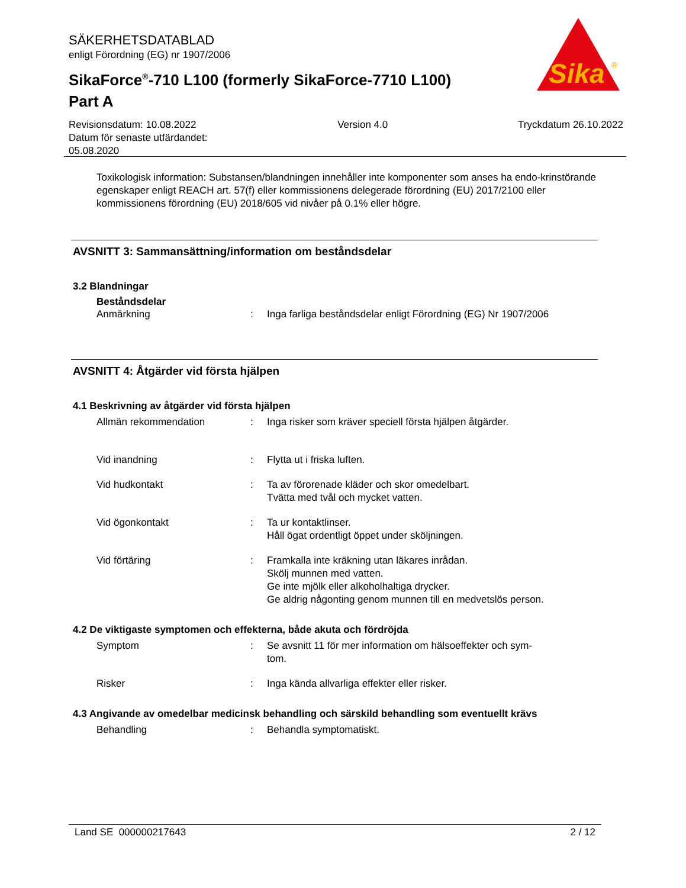SÄKERHETSDATABLAD
enligt Förordning (EG) nr 1907/2006
SikaForce<sup>®</sup>-710 L100 (formerly SikaForce-7710 L100)
Part A
Sika
®
Revisionsdatum: 10.08.2022
Datum för senaste utfärdandet:
05.08.2020
Version 4.0 Tryckdatum 26.10.2022
Toxikologisk information: Substansen/blandningen innehåller inte komponenter som anses ha endo-krinstörande egenskaper enligt REACH art. 57(f) eller kommissionens delegerade förordning (EU) 2017/2100 eller kommissionens förordning (EU) 2018/605 vid nivåer på 0.1% eller högre.
AVSNITT 3: Sammansättning/information om beståndsdelar
3.2 Blandningar
Beståndsdelar
Anmärkning : Inga farliga beståndsdelar enligt Förordning (EG) Nr 1907/2006
AVSNITT 4: Åtgärder vid första hjälpen
4.1 Beskrivning av åtgärder vid första hjälpen
Allmän rekommendation : Inga risker som kräver speciell första hjälpen åtgärder.
Vid inandning : Flytta ut i friska luften.
Vid hudkontakt : Ta av förorenade kläder och skor omedelbart.
Tvätta med tvål och mycket vatten.
Vid ögonkontakt : Ta ur kontaktlinser.
Håll ögat ordentligt öppet under sköljningen.
Vid förtäring : Framkalla inte kräkning utan läkares inrådan.
Skölj munnen med vatten.
Ge inte mjölk eller alkoholhaltiga drycker.
Ge aldrig någonting genom munnen till en medvetslös person.
4.2 De viktigaste symptomen och effekterna, både akuta och fördröjda
Symptom : Se avsnitt 11 för mer information om hälsoeffekter och sym-
tom.
Risker : Inga kända allvarliga effekter eller risker.
4.3 Angivande av omedelbar medicinsk behandling och särskild behandling som eventuellt krävs
Behandling : Behandla symptomatiskt.
Land SE 000000217643 2 / 12